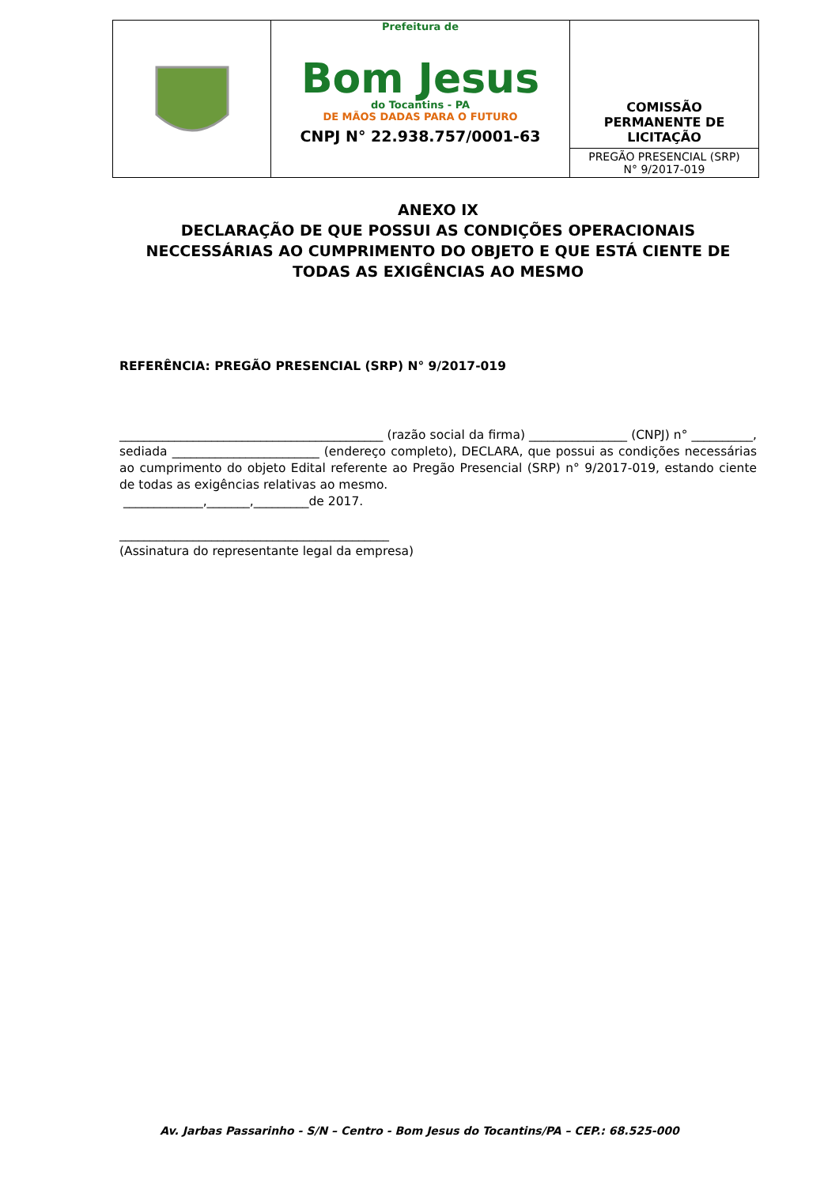Prefeitura de
Bom Jesus
do Tocantins - PA
DE MÃOS DADAS PARA O FUTURO
CNPJ N° 22.938.757/0001-63
COMISSÃO
PERMANENTE DE
LICITAÇÃO
PREGÃO PRESENCIAL (SRP)
N° 9/2017-019
ANEXO IX
DECLARAÇÃO DE QUE POSSUI AS CONDIÇÕES OPERACIONAIS NECCESSÁRIAS AO CUMPRIMENTO DO OBJETO E QUE ESTÁ CIENTE DE TODAS AS EXIGÊNCIAS AO MESMO
REFERÊNCIA: PREGÃO PRESENCIAL (SRP) N° 9/2017-019
___________________________________________ (razão social da firma) ________________ (CNPJ) n° __________, sediada ________________________ (endereço completo), DECLARA, que possui as condições necessárias ao cumprimento do objeto Edital referente ao Pregão Presencial (SRP) n° 9/2017-019, estando ciente de todas as exigências relativas ao mesmo.
_____________,_______,_________de 2017.
____________________________________________
(Assinatura do representante legal da empresa)
Av. Jarbas Passarinho - S/N – Centro - Bom Jesus do Tocantins/PA – CEP.: 68.525-000